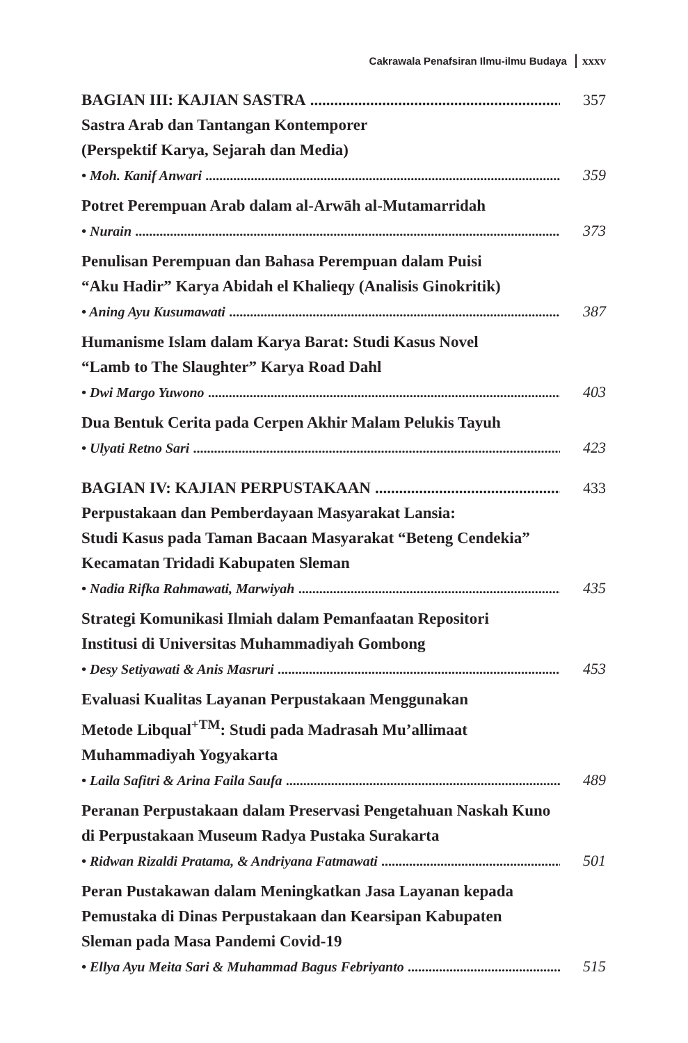Cakrawala Penafsiran Ilmu-ilmu Budaya xxxv
BAGIAN III: KAJIAN SASTRA 357
Sastra Arab dan Tantangan Kontemporer
(Perspektif Karya, Sejarah dan Media)
• Moh. Kanif Anwari 359
Potret Perempuan Arab dalam al-Arwāh al-Mutamarridah
• Nurain 373
Penulisan Perempuan dan Bahasa Perempuan dalam Puisi
“Aku Hadir” Karya Abidah el Khalieqy (Analisis Ginokritik)
• Aning Ayu Kusumawati 387
Humanisme Islam dalam Karya Barat: Studi Kasus Novel
“Lamb to The Slaughter” Karya Road Dahl
• Dwi Margo Yuwono 403
Dua Bentuk Cerita pada Cerpen Akhir Malam Pelukis Tayuh
• Ulyati Retno Sari 423
BAGIAN IV: KAJIAN PERPUSTAKAAN 433
Perpustakaan dan Pemberdayaan Masyarakat Lansia:
Studi Kasus pada Taman Bacaan Masyarakat “Beteng Cendekia”
Kecamatan Tridadi Kabupaten Sleman
• Nadia Rifka Rahmawati, Marwiyah 435
Strategi Komunikasi Ilmiah dalam Pemanfaatan Repositori
Institusi di Universitas Muhammadiyah Gombong
• Desy Setiyawati & Anis Masruri 453
Evaluasi Kualitas Layanan Perpustakaan Menggunakan
Metode Libqual<sup>+TM</sup>: Studi pada Madrasah Mu’allimaat
Muhammadiyah Yogyakarta
• Laila Safitri & Arina Faila Saufa 489
Peranan Perpustakaan dalam Preservasi Pengetahuan Naskah Kuno
di Perpustakaan Museum Radya Pustaka Surakarta
• Ridwan Rizaldi Pratama, & Andriyana Fatmawati 501
Peran Pustakawan dalam Meningkatkan Jasa Layanan kepada
Pemustaka di Dinas Perpustakaan dan Kearsipan Kabupaten
Sleman pada Masa Pandemi Covid-19
• Ellya Ayu Meita Sari & Muhammad Bagus Febriyanto 515